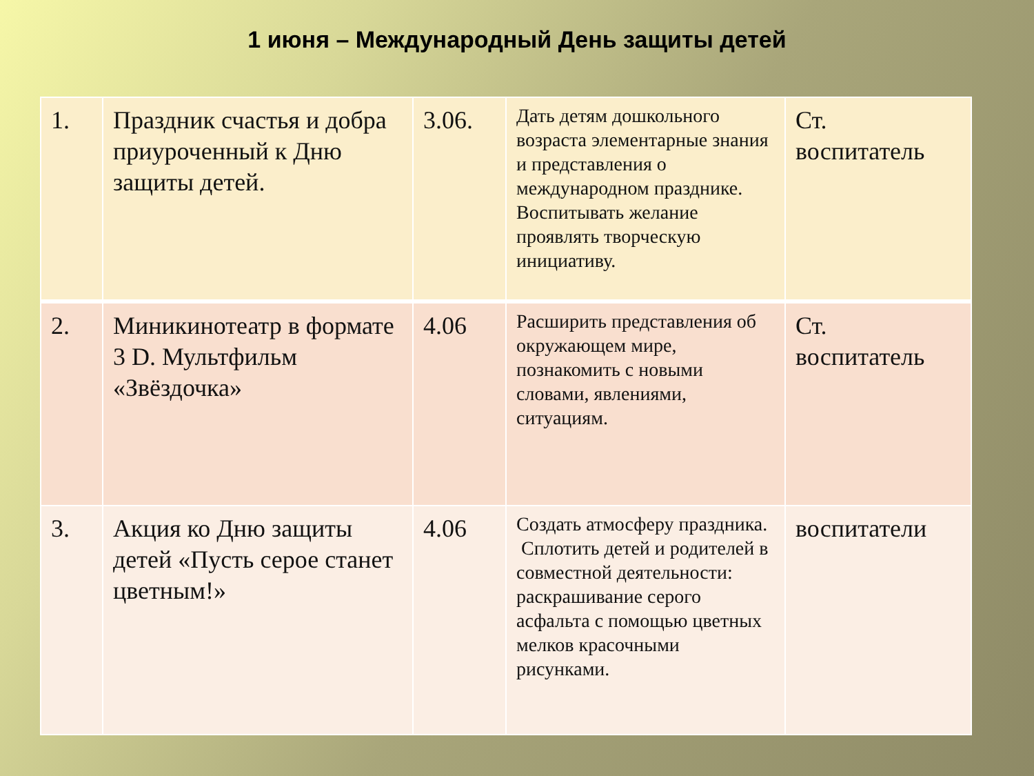1 июня – Международный День защиты детей
| 1. | Праздник счастья и добра приуроченный к Дню защиты детей. | 3.06. | Дать детям дошкольного возраста элементарные знания и представления о международном празднике. Воспитывать желание проявлять творческую инициативу. | Ст. воспитатель |
| 2. | Миникинотеатр в формате 3 D. Мультфильм «Звёздочка» | 4.06 | Расширить представления об окружающем мире, познакомить с новыми словами, явлениями, ситуациям. | Ст. воспитатель |
| 3. | Акция ко Дню защиты детей «Пусть серое станет цветным!» | 4.06 | Создать атмосферу праздника. Сплотить детей и родителей в совместной деятельности: раскрашивание серого асфальта с помощью цветных мелков красочными рисунками. | воспитатели |